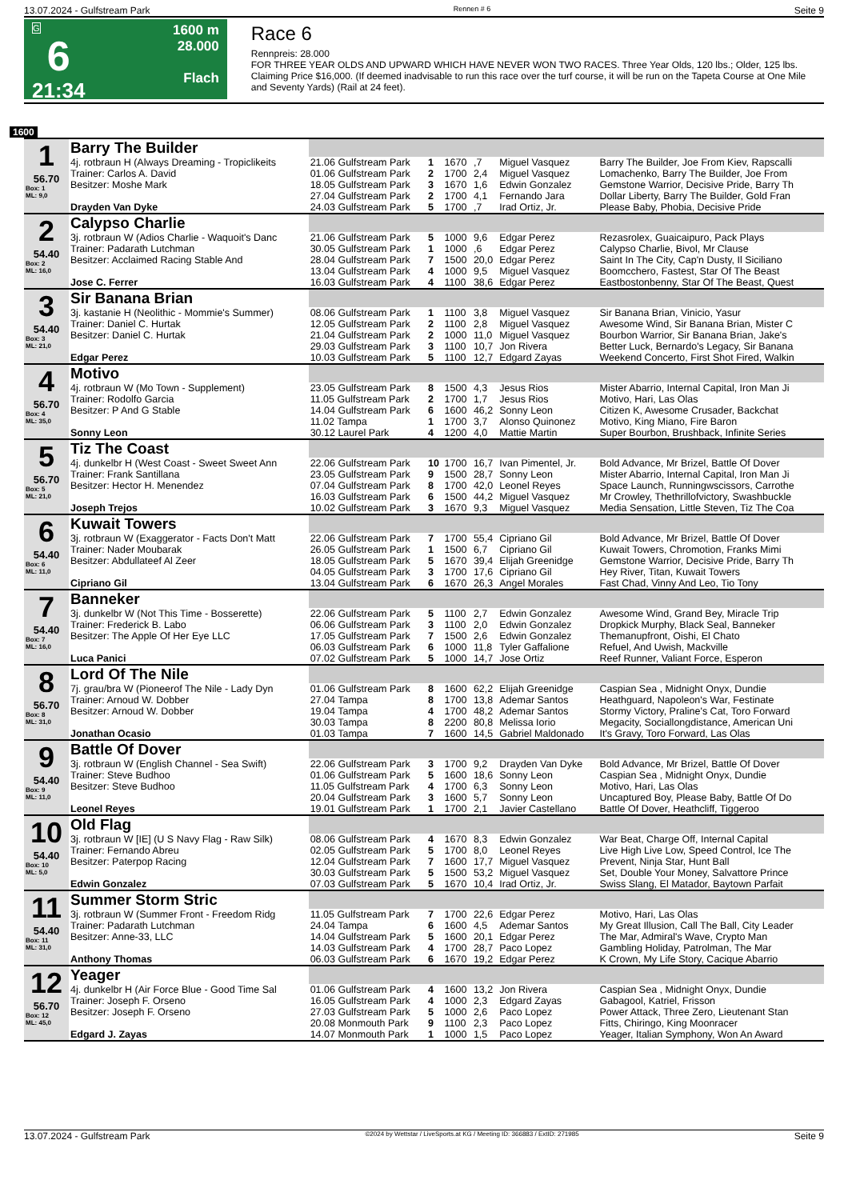13.07.2024 - Gulfstream Park Rennen # 6 Seite 9
G
6
21:34
1600 m
28.000
Flach
Race 6
Rennpreis: 28.000
FOR THREE YEAR OLDS AND UPWARD WHICH HAVE NEVER WON TWO RACES. Three Year Olds, 120 lbs.; Older, 125 lbs. Claiming Price $16,000. (If deemed inadvisable to run this race over the turf course, it will be run on the Tapeta Course at One Mile and Seventy Yards) (Rail at 24 feet).
1600
| 1 56.70 Box: 1 ML: 9,0 | Barry The Builder | | | | | | |
| | 4j. rotbraun H (Always Dreaming - Tropiclikeits | 21.06 Gulfstream Park | 1 | 1670 | ,7 | Miguel Vasquez | Barry The Builder, Joe From Kiev, Rapscalli |
| | Trainer: Carlos A. David | 01.06 Gulfstream Park | 2 | 1700 | 2,4 | Miguel Vasquez | Lomachenko, Barry The Builder, Joe From |
| | Besitzer: Moshe Mark | 18.05 Gulfstream Park | 3 | 1670 | 1,6 | Edwin Gonzalez | Gemstone Warrior, Decisive Pride, Barry Th |
| | | 27.04 Gulfstream Park | 2 | 1700 | 4,1 | Fernando Jara | Dollar Liberty, Barry The Builder, Gold Fran |
| | Drayden Van Dyke | 24.03 Gulfstream Park | 5 | 1700 | ,7 | Irad Ortiz, Jr. | Please Baby, Phobia, Decisive Pride |
| 2 54.40 Box: 2 ML: 16,0 | Calypso Charlie | | | | | | |
| | 3j. rotbraun W (Adios Charlie - Waquoit's Danc | 21.06 Gulfstream Park | 5 | 1000 | 9,6 | Edgar Perez | Rezasrolex, Guaicaipuro, Pack Plays |
| | Trainer: Padarath Lutchman | 30.05 Gulfstream Park | 1 | 1000 | ,6 | Edgar Perez | Calypso Charlie, Bivol, Mr Clause |
| | Besitzer: Acclaimed Racing Stable And | 28.04 Gulfstream Park | 7 | 1500 | 20,0 | Edgar Perez | Saint In The City, Cap'n Dusty, Il Siciliano |
| | | 13.04 Gulfstream Park | 4 | 1000 | 9,5 | Miguel Vasquez | Boomcchero, Fastest, Star Of The Beast |
| | Jose C. Ferrer | 16.03 Gulfstream Park | 4 | 1100 | 38,6 | Edgar Perez | Eastbostonbenny, Star Of The Beast, Quest |
| 3 54.40 Box: 3 ML: 21,0 | Sir Banana Brian | | | | | | |
| | 3j. kastanie H (Neolithic - Mommie's Summer) | 08.06 Gulfstream Park | 1 | 1100 | 3,8 | Miguel Vasquez | Sir Banana Brian, Vinicio, Yasur |
| | Trainer: Daniel C. Hurtak | 12.05 Gulfstream Park | 2 | 1100 | 2,8 | Miguel Vasquez | Awesome Wind, Sir Banana Brian, Mister C |
| | Besitzer: Daniel C. Hurtak | 21.04 Gulfstream Park | 2 | 1000 | 11,0 | Miguel Vasquez | Bourbon Warrior, Sir Banana Brian, Jake's |
| | | 29.03 Gulfstream Park | 3 | 1100 | 10,7 | Jon Rivera | Better Luck, Bernardo's Legacy, Sir Banana |
| | Edgar Perez | 10.03 Gulfstream Park | 5 | 1100 | 12,7 | Edgard Zayas | Weekend Concerto, First Shot Fired, Walkin |
| 4 56.70 Box: 4 ML: 35,0 | Motivo | | | | | | |
| | 4j. rotbraun W (Mo Town - Supplement) | 23.05 Gulfstream Park | 8 | 1500 | 4,3 | Jesus Rios | Mister Abarrio, Internal Capital, Iron Man Ji |
| | Trainer: Rodolfo Garcia | 11.05 Gulfstream Park | 2 | 1700 | 1,7 | Jesus Rios | Motivo, Hari, Las Olas |
| | Besitzer: P And G Stable | 14.04 Gulfstream Park | 6 | 1600 | 46,2 | Sonny Leon | Citizen K, Awesome Crusader, Backchat |
| | | 11.02 Tampa | 1 | 1700 | 3,7 | Alonso Quinonez | Motivo, King Miano, Fire Baron |
| | Sonny Leon | 30.12 Laurel Park | 4 | 1200 | 4,0 | Mattie Martin | Super Bourbon, Brushback, Infinite Series |
| 5 56.70 Box: 5 ML: 21,0 | Tiz The Coast | | | | | | |
| | 4j. dunkelbr H (West Coast - Sweet Sweet Ann | 22.06 Gulfstream Park | 10 | 1700 | 16,7 | Ivan Pimentel, Jr. | Bold Advance, Mr Brizel, Battle Of Dover |
| | Trainer: Frank Santillana | 23.05 Gulfstream Park | 9 | 1500 | 28,7 | Sonny Leon | Mister Abarrio, Internal Capital, Iron Man Ji |
| | Besitzer: Hector H. Menendez | 07.04 Gulfstream Park | 8 | 1700 | 42,0 | Leonel Reyes | Space Launch, Runningwscissors, Carrothe |
| | | 16.03 Gulfstream Park | 6 | 1500 | 44,2 | Miguel Vasquez | Mr Crowley, Thethrillofvictory, Swashbuckle |
| | Joseph Trejos | 10.02 Gulfstream Park | 3 | 1670 | 9,3 | Miguel Vasquez | Media Sensation, Little Steven, Tiz The Coa |
| 6 54.40 Box: 6 ML: 11,0 | Kuwait Towers | | | | | | |
| | 3j. rotbraun W (Exaggerator - Facts Don't Matt | 22.06 Gulfstream Park | 7 | 1700 | 55,4 | Cipriano Gil | Bold Advance, Mr Brizel, Battle Of Dover |
| | Trainer: Nader Moubarak | 26.05 Gulfstream Park | 1 | 1500 | 6,7 | Cipriano Gil | Kuwait Towers, Chromotion, Franks Mimi |
| | Besitzer: Abdullateef Al Zeer | 18.05 Gulfstream Park | 5 | 1670 | 39,4 | Elijah Greenidge | Gemstone Warrior, Decisive Pride, Barry Th |
| | | 04.05 Gulfstream Park | 3 | 1700 | 17,6 | Cipriano Gil | Hey River, Titan, Kuwait Towers |
| | Cipriano Gil | 13.04 Gulfstream Park | 6 | 1670 | 26,3 | Angel Morales | Fast Chad, Vinny And Leo, Tio Tony |
| 7 54.40 Box: 7 ML: 16,0 | Banneker | | | | | | |
| | 3j. dunkelbr W (Not This Time - Bosserette) | 22.06 Gulfstream Park | 5 | 1100 | 2,7 | Edwin Gonzalez | Awesome Wind, Grand Bey, Miracle Trip |
| | Trainer: Frederick B. Labo | 06.06 Gulfstream Park | 3 | 1100 | 2,0 | Edwin Gonzalez | Dropkick Murphy, Black Seal, Banneker |
| | Besitzer: The Apple Of Her Eye LLC | 17.05 Gulfstream Park | 7 | 1500 | 2,6 | Edwin Gonzalez | Themanupfront, Oishi, El Chato |
| | | 06.03 Gulfstream Park | 6 | 1000 | 11,8 | Tyler Gaffalione | Refuel, And Uwish, Mackville |
| | Luca Panici | 07.02 Gulfstream Park | 5 | 1000 | 14,7 | Jose Ortiz | Reef Runner, Valiant Force, Esperon |
| 8 56.70 Box: 8 ML: 31,0 | Lord Of The Nile | | | | | | |
| | 7j. grau/bra W (Pioneerof The Nile - Lady Dyn | 01.06 Gulfstream Park | 8 | 1600 | 62,2 | Elijah Greenidge | Caspian Sea , Midnight Onyx, Dundie |
| | Trainer: Arnoud W. Dobber | 27.04 Tampa | 8 | 1700 | 13,8 | Ademar Santos | Heathguard, Napoleon's War, Festinate |
| | Besitzer: Arnoud W. Dobber | 19.04 Tampa | 4 | 1700 | 48,2 | Ademar Santos | Stormy Victory, Praline's Cat, Toro Forward |
| | | 30.03 Tampa | 8 | 2200 | 80,8 | Melissa Iorio | Megacity, Sociallongdistance, American Uni |
| | Jonathan Ocasio | 01.03 Tampa | 7 | 1600 | 14,5 | Gabriel Maldonado | It's Gravy, Toro Forward, Las Olas |
| 9 54.40 Box: 9 ML: 11,0 | Battle Of Dover | | | | | | |
| | 3j. rotbraun W (English Channel - Sea Swift) | 22.06 Gulfstream Park | 3 | 1700 | 9,2 | Drayden Van Dyke | Bold Advance, Mr Brizel, Battle Of Dover |
| | Trainer: Steve Budhoo | 01.06 Gulfstream Park | 5 | 1600 | 18,6 | Sonny Leon | Caspian Sea , Midnight Onyx, Dundie |
| | Besitzer: Steve Budhoo | 11.05 Gulfstream Park | 4 | 1700 | 6,3 | Sonny Leon | Motivo, Hari, Las Olas |
| | | 20.04 Gulfstream Park | 3 | 1600 | 5,7 | Sonny Leon | Uncaptured Boy, Please Baby, Battle Of Do |
| | Leonel Reyes | 19.01 Gulfstream Park | 1 | 1700 | 2,1 | Javier Castellano | Battle Of Dover, Heathcliff, Tiggeroo |
| 10 54.40 Box: 10 ML: 5,0 | Old Flag | | | | | | |
| | 3j. rotbraun W [IE] (U S Navy Flag - Raw Silk) | 08.06 Gulfstream Park | 4 | 1670 | 8,3 | Edwin Gonzalez | War Beat, Charge Off, Internal Capital |
| | Trainer: Fernando Abreu | 02.05 Gulfstream Park | 5 | 1700 | 8,0 | Leonel Reyes | Live High Live Low, Speed Control, Ice The |
| | Besitzer: Paterpop Racing | 12.04 Gulfstream Park | 7 | 1600 | 17,7 | Miguel Vasquez | Prevent, Ninja Star, Hunt Ball |
| | | 30.03 Gulfstream Park | 5 | 1500 | 53,2 | Miguel Vasquez | Set, Double Your Money, Salvattore Prince |
| | Edwin Gonzalez | 07.03 Gulfstream Park | 5 | 1670 | 10,4 | Irad Ortiz, Jr. | Swiss Slang, El Matador, Baytown Parfait |
| 11 54.40 Box: 11 ML: 31,0 | Summer Storm Stric | | | | | | |
| | 3j. rotbraun W (Summer Front - Freedom Ridg | 11.05 Gulfstream Park | 7 | 1700 | 22,6 | Edgar Perez | Motivo, Hari, Las Olas |
| | Trainer: Padarath Lutchman | 24.04 Tampa | 6 | 1600 | 4,5 | Ademar Santos | My Great Illusion, Call The Ball, City Leader |
| | Besitzer: Anne-33, LLC | 14.04 Gulfstream Park | 5 | 1600 | 20,1 | Edgar Perez | The Mar, Admiral's Wave, Crypto Man |
| | | 14.03 Gulfstream Park | 4 | 1700 | 28,7 | Paco Lopez | Gambling Holiday, Patrolman, The Mar |
| | Anthony Thomas | 06.03 Gulfstream Park | 6 | 1670 | 19,2 | Edgar Perez | K Crown, My Life Story, Cacique Abarrio |
| 12 56.70 Box: 12 ML: 45,0 | Yeager | | | | | | |
| | 4j. dunkelbr H (Air Force Blue - Good Time Sal | 01.06 Gulfstream Park | 4 | 1600 | 13,2 | Jon Rivera | Caspian Sea , Midnight Onyx, Dundie |
| | Trainer: Joseph F. Orseno | 16.05 Gulfstream Park | 4 | 1000 | 2,3 | Edgard Zayas | Gabagool, Katriel, Frisson |
| | Besitzer: Joseph F. Orseno | 27.03 Gulfstream Park | 5 | 1000 | 2,6 | Paco Lopez | Power Attack, Three Zero, Lieutenant Stan |
| | | 20.08 Monmouth Park | 9 | 1100 | 2,3 | Paco Lopez | Fitts, Chiringo, King Moonracer |
| | Edgard J. Zayas | 14.07 Monmouth Park | 1 | 1000 | 1,5 | Paco Lopez | Yeager, Italian Symphony, Won An Award |
13.07.2024 - Gulfstream Park ©2024 by Wettstar / LiveSports.at KG / Meeting ID: 366883 / ExtID: 271985 Seite 9